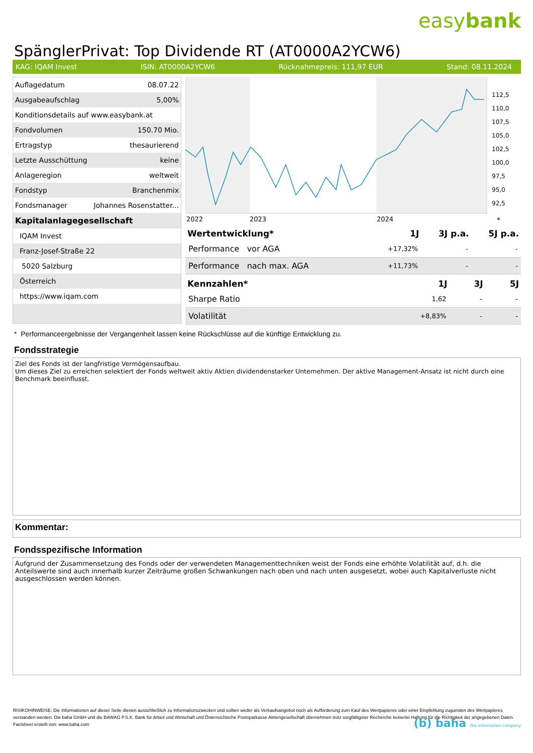easybank
SpänglerPrivat: Top Dividende RT (AT0000A2YCW6)
KAG: IQAM Invest ISIN: AT0000A2YCW6 Rücknahmepreis: 111,97 EUR Stand: 08.11.2024
| Auflagedatum | 08.07.22 |
| Ausgabeaufschlag | 5,00% |
| Konditionsdetails auf www.easybank.at | |
| Fondvolumen | 150.70 Mio. |
| Ertragstyp | thesaurierend |
| Letzte Ausschüttung | keine |
| Anlageregion | weltweit |
| Fondstyp | Branchenmix |
| Fondsmanager | Johannes Rosenstatter... |
| Kapitalanlagegesellschaft | |
| IQAM Invest | |
| Franz-Josef-Straße 22 | |
| 5020 Salzburg | |
| Österreich | |
| https://www.iqam.com | |
112,5
110,0
107,5
105,0
102,5
100,0
97,5
95,0
92,5
2022
2023
2024
*
| Wertentwicklung* | 1J | 3J p.a. | 5J p.a. |
| --- | --- | --- | --- |
| Performance vor AGA | +17,32% | - | - |
| Performance nach max. AGA | +11,73% | - | - |
| Kennzahlen* | 1J | 3J | 5J |
| --- | --- | --- | --- |
| Sharpe Ratio | 1,62 | - | - |
| Volatilität | +8,83% | - | - |
* Performanceergebnisse der Vergangenheit lassen keine Rückschlüsse auf die künftige Entwicklung zu.
Fondsstrategie
Ziel des Fonds ist der langfristige Vermögensaufbau.
Um dieses Ziel zu erreichen selektiert der Fonds weltweit aktiv Aktien dividendenstarker Unternehmen. Der aktive Management-Ansatz ist nicht durch eine Benchmark beeinflusst.
Kommentar:
Fondsspezifische Information
Aufgrund der Zusammensetzung des Fonds oder der verwendeten Managementtechniken weist der Fonds eine erhöhte Volatilität auf, d.h. die Anteilswerte sind auch innerhalb kurzer Zeiträume großen Schwankungen nach oben und nach unten ausgesetzt, wobei auch Kapitalverluste nicht ausgeschlossen werden können.
RISIKOHINWEISE: Die Informationen auf dieser Seite dienen ausschließlich zu Informationszwecken und sollten weder als Verkaufsangebot noch als Aufforderung zum Kauf des Wertpapieres oder einer Empfehlung zugunsten des Wertpapieres verstanden werden. Die baha GmbH und die BAWAG P.S.K. Bank für Arbeit und Wirtschaft und Österreichische Postsparkasse Aktiengesellschaft übernehmen trotz sorgfältigster Recherche keinerlei Haftung für die Richtigkeit der angegebenen Daten.
Factsheet erstellt von: www.baha.com
(b) baha the information company